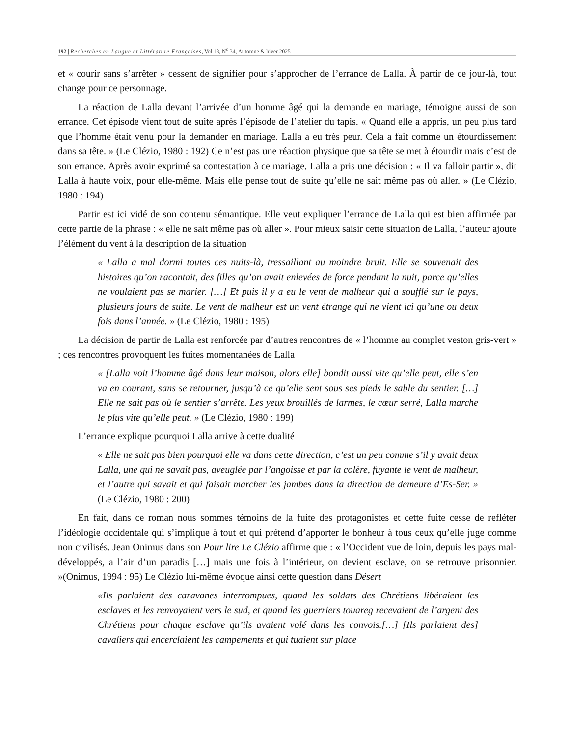192 | Recherches en Langue et Littérature Françaises, Vol 18, N<sup>o</sup> 34, Automne & hiver 2025
et « courir sans s’arrêter » cessent de signifier pour s’approcher de l’errance de Lalla. À partir de ce jour-là, tout change pour ce personnage.
La réaction de Lalla devant l’arrivée d’un homme âgé qui la demande en mariage, témoigne aussi de son errance. Cet épisode vient tout de suite après l’épisode de l’atelier du tapis. « Quand elle a appris, un peu plus tard que l’homme était venu pour la demander en mariage. Lalla a eu très peur. Cela a fait comme un étourdissement dans sa tête. » (Le Clézio, 1980 : 192) Ce n’est pas une réaction physique que sa tête se met à étourdir mais c’est de son errance. Après avoir exprimé sa contestation à ce mariage, Lalla a pris une décision : « Il va falloir partir », dit Lalla à haute voix, pour elle-même. Mais elle pense tout de suite qu’elle ne sait même pas où aller. » (Le Clézio, 1980 : 194)
Partir est ici vidé de son contenu sémantique. Elle veut expliquer l’errance de Lalla qui est bien affirmée par cette partie de la phrase : « elle ne sait même pas où aller ». Pour mieux saisir cette situation de Lalla, l’auteur ajoute l’élément du vent à la description de la situation
« Lalla a mal dormi toutes ces nuits-là, tressaillant au moindre bruit. Elle se souvenait des histoires qu’on racontait, des filles qu’on avait enlevées de force pendant la nuit, parce qu’elles ne voulaient pas se marier. […] Et puis il y a eu le vent de malheur qui a soufflé sur le pays, plusieurs jours de suite. Le vent de malheur est un vent étrange qui ne vient ici qu’une ou deux fois dans l’année. » (Le Clézio, 1980 : 195)
La décision de partir de Lalla est renforcée par d’autres rencontres de « l’homme au complet veston gris-vert » ; ces rencontres provoquent les fuites momentanées de Lalla
« [Lalla voit l’homme âgé dans leur maison, alors elle] bondit aussi vite qu’elle peut, elle s’en va en courant, sans se retourner, jusqu’à ce qu’elle sent sous ses pieds le sable du sentier. […] Elle ne sait pas où le sentier s’arrête. Les yeux brouillés de larmes, le cœur serré, Lalla marche le plus vite qu’elle peut. » (Le Clézio, 1980 : 199)
L’errance explique pourquoi Lalla arrive à cette dualité
« Elle ne sait pas bien pourquoi elle va dans cette direction, c’est un peu comme s’il y avait deux Lalla, une qui ne savait pas, aveuglée par l’angoisse et par la colère, fuyante le vent de malheur, et l’autre qui savait et qui faisait marcher les jambes dans la direction de demeure d’Es-Ser. » (Le Clézio, 1980 : 200)
En fait, dans ce roman nous sommes témoins de la fuite des protagonistes et cette fuite cesse de refléter l’idéologie occidentale qui s’implique à tout et qui prétend d’apporter le bonheur à tous ceux qu’elle juge comme non civilisés. Jean Onimus dans son Pour lire Le Clézio affirme que : « l’Occident vue de loin, depuis les pays mal-développés, a l’air d’un paradis […] mais une fois à l’intérieur, on devient esclave, on se retrouve prisonnier. »(Onimus, 1994 : 95) Le Clézio lui-même évoque ainsi cette question dans Désert
«Ils parlaient des caravanes interrompues, quand les soldats des Chrétiens libéraient les esclaves et les renvoyaient vers le sud, et quand les guerriers touareg recevaient de l’argent des Chrétiens pour chaque esclave qu’ils avaient volé dans les convois.[…] [Ils parlaient des] cavaliers qui encerclaient les campements et qui tuaient sur place